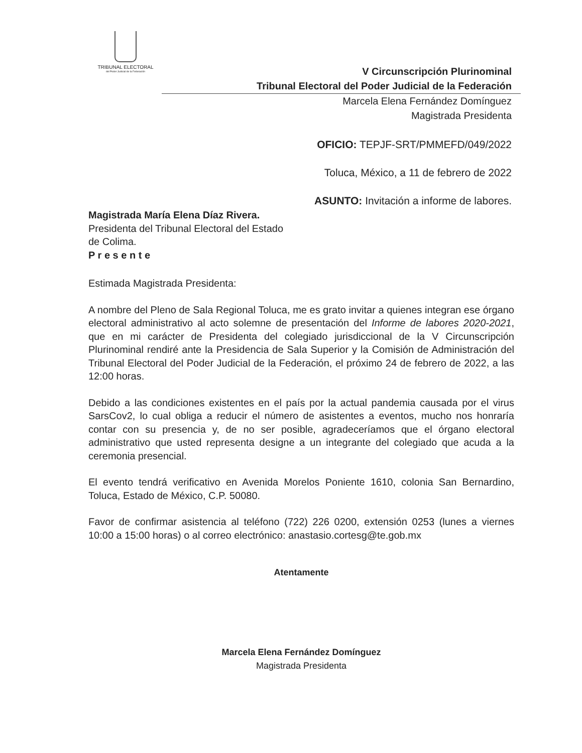TRIBUNAL ELECTORAL
del Poder Judicial de la Federación
V Circunscripción Plurinominal
Tribunal Electoral del Poder Judicial de la Federación
Marcela Elena Fernández Domínguez
Magistrada Presidenta
OFICIO: TEPJF-SRT/PMMEFD/049/2022
Toluca, México, a 11 de febrero de 2022
ASUNTO: Invitación a informe de labores.
Magistrada María Elena Díaz Rivera.
Presidenta del Tribunal Electoral del Estado
de Colima.
P r e s e n t e
Estimada Magistrada Presidenta:
A nombre del Pleno de Sala Regional Toluca, me es grato invitar a quienes integran ese órgano electoral administrativo al acto solemne de presentación del Informe de labores 2020-2021, que en mi carácter de Presidenta del colegiado jurisdiccional de la V Circunscripción Plurinominal rendiré ante la Presidencia de Sala Superior y la Comisión de Administración del Tribunal Electoral del Poder Judicial de la Federación, el próximo 24 de febrero de 2022, a las 12:00 horas.
Debido a las condiciones existentes en el país por la actual pandemia causada por el virus SarsCov2, lo cual obliga a reducir el número de asistentes a eventos, mucho nos honraría contar con su presencia y, de no ser posible, agradeceríamos que el órgano electoral administrativo que usted representa designe a un integrante del colegiado que acuda a la ceremonia presencial.
El evento tendrá verificativo en Avenida Morelos Poniente 1610, colonia San Bernardino, Toluca, Estado de México, C.P. 50080.
Favor de confirmar asistencia al teléfono (722) 226 0200, extensión 0253 (lunes a viernes 10:00 a 15:00 horas) o al correo electrónico: anastasio.cortesg@te.gob.mx
Atentamente
Marcela Elena Fernández Domínguez
Magistrada Presidenta